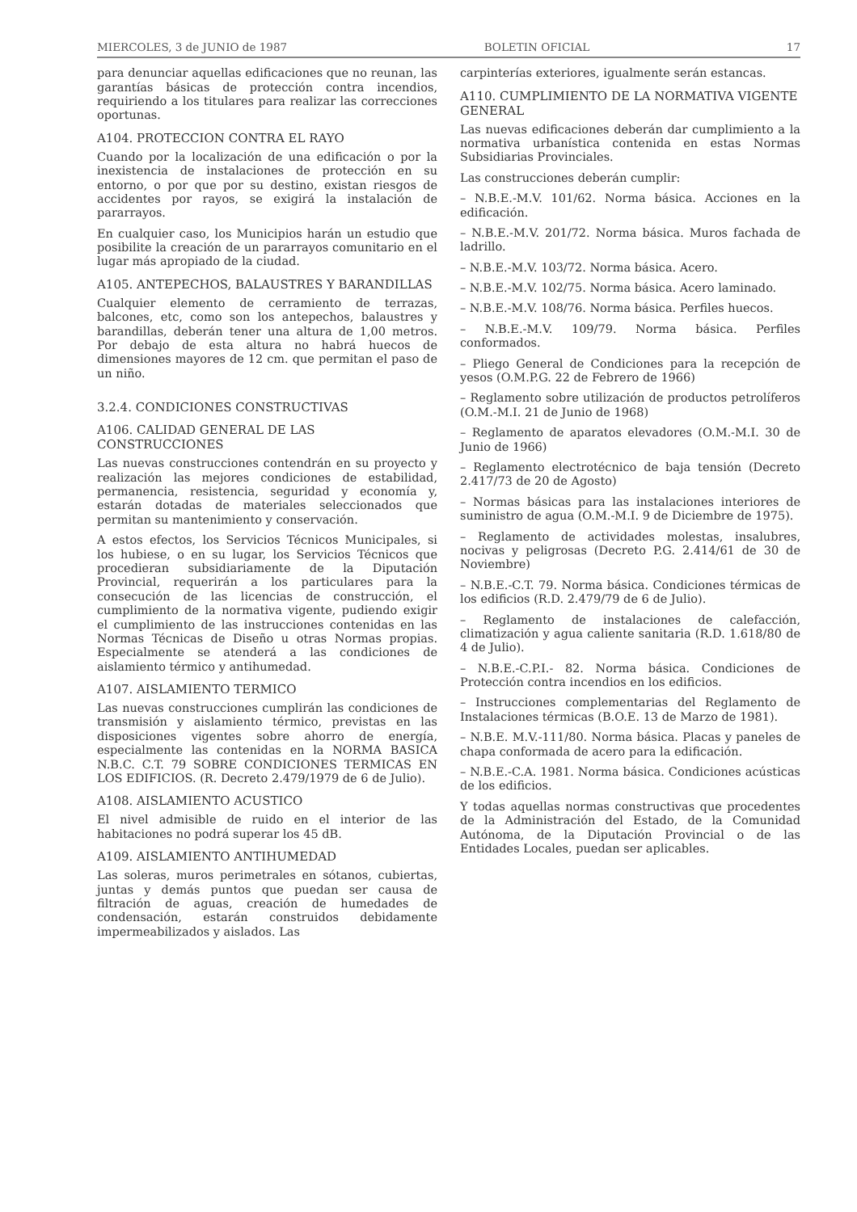MIERCOLES, 3 de JUNIO de 1987 BOLETIN OFICIAL 17
para denunciar aquellas edificaciones que no reunan, las garantías básicas de protección contra incendios, requiriendo a los titulares para realizar las correcciones oportunas.
A104. PROTECCION CONTRA EL RAYO
Cuando por la localización de una edificación o por la inexistencia de instalaciones de protección en su entorno, o por que por su destino, existan riesgos de accidentes por rayos, se exigirá la instalación de pararrayos.
En cualquier caso, los Municipios harán un estudio que posibilite la creación de un pararrayos comunitario en el lugar más apropiado de la ciudad.
A105. ANTEPECHOS, BALAUSTRES Y BARANDILLAS
Cualquier elemento de cerramiento de terrazas, balcones, etc, como son los antepechos, balaustres y barandillas, deberán tener una altura de 1,00 metros. Por debajo de esta altura no habrá huecos de dimensiones mayores de 12 cm. que permitan el paso de un niño.
3.2.4. CONDICIONES CONSTRUCTIVAS
A106. CALIDAD GENERAL DE LAS CONSTRUCCIONES
Las nuevas construcciones contendrán en su proyecto y realización las mejores condiciones de estabilidad, permanencia, resistencia, seguridad y economía y, estarán dotadas de materiales seleccionados que permitan su mantenimiento y conservación.
A estos efectos, los Servicios Técnicos Municipales, si los hubiese, o en su lugar, los Servicios Técnicos que procedieran subsidiariamente de la Diputación Provincial, requerirán a los particulares para la consecución de las licencias de construcción, el cumplimiento de la normativa vigente, pudiendo exigir el cumplimiento de las instrucciones contenidas en las Normas Técnicas de Diseño u otras Normas propias. Especialmente se atenderá a las condiciones de aislamiento térmico y antihumedad.
A107. AISLAMIENTO TERMICO
Las nuevas construcciones cumplirán las condiciones de transmisión y aislamiento térmico, previstas en las disposiciones vigentes sobre ahorro de energía, especialmente las contenidas en la NORMA BASICA N.B.C. C.T. 79 SOBRE CONDICIONES TERMICAS EN LOS EDIFICIOS. (R. Decreto 2.479/1979 de 6 de Julio).
A108. AISLAMIENTO ACUSTICO
El nivel admisible de ruido en el interior de las habitaciones no podrá superar los 45 dB.
A109. AISLAMIENTO ANTIHUMEDAD
Las soleras, muros perimetrales en sótanos, cubiertas, juntas y demás puntos que puedan ser causa de filtración de aguas, creación de humedades de condensación, estarán construidos debidamente impermeabilizados y aislados. Las
carpinterías exteriores, igualmente serán estancas.
A110. CUMPLIMIENTO DE LA NORMATIVA VIGENTE GENERAL
Las nuevas edificaciones deberán dar cumplimiento a la normativa urbanística contenida en estas Normas Subsidiarias Provinciales.
Las construcciones deberán cumplir:
– N.B.E.-M.V. 101/62. Norma básica. Acciones en la edificación.
– N.B.E.-M.V. 201/72. Norma básica. Muros fachada de ladrillo.
– N.B.E.-M.V. 103/72. Norma básica. Acero.
– N.B.E.-M.V. 102/75. Norma básica. Acero laminado.
– N.B.E.-M.V. 108/76. Norma básica. Perfiles huecos.
– N.B.E.-M.V. 109/79. Norma básica. Perfiles conformados.
– Pliego General de Condiciones para la recepción de yesos (O.M.P.G. 22 de Febrero de 1966)
– Reglamento sobre utilización de productos petrolíferos (O.M.-M.I. 21 de Junio de 1968)
– Reglamento de aparatos elevadores (O.M.-M.I. 30 de Junio de 1966)
– Reglamento electrotécnico de baja tensión (Decreto 2.417/73 de 20 de Agosto)
– Normas básicas para las instalaciones interiores de suministro de agua (O.M.-M.I. 9 de Diciembre de 1975).
– Reglamento de actividades molestas, insalubres, nocivas y peligrosas (Decreto P.G. 2.414/61 de 30 de Noviembre)
– N.B.E.-C.T. 79. Norma básica. Condiciones térmicas de los edificios (R.D. 2.479/79 de 6 de Julio).
– Reglamento de instalaciones de calefacción, climatización y agua caliente sanitaria (R.D. 1.618/80 de 4 de Julio).
– N.B.E.-C.P.I.- 82. Norma básica. Condiciones de Protección contra incendios en los edificios.
– Instrucciones complementarias del Reglamento de Instalaciones térmicas (B.O.E. 13 de Marzo de 1981).
– N.B.E. M.V.-111/80. Norma básica. Placas y paneles de chapa conformada de acero para la edificación.
– N.B.E.-C.A. 1981. Norma básica. Condiciones acústicas de los edificios.
Y todas aquellas normas constructivas que procedentes de la Administración del Estado, de la Comunidad Autónoma, de la Diputación Provincial o de las Entidades Locales, puedan ser aplicables.